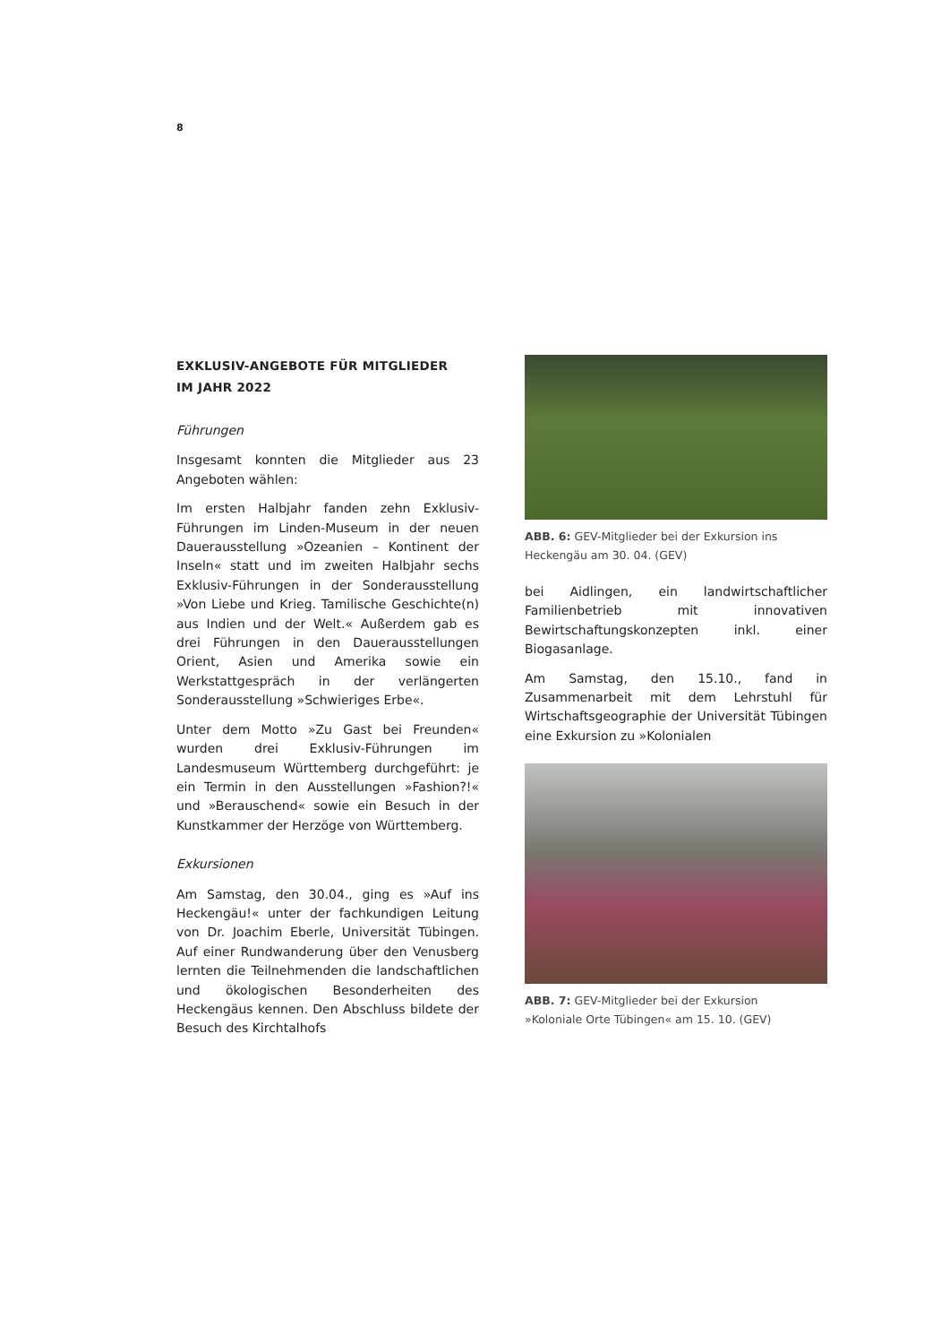8
EXKLUSIV-ANGEBOTE FÜR MITGLIEDER
IM JAHR 2022
Führungen
Insgesamt konnten die Mitglieder aus 23 Angeboten wählen:
Im ersten Halbjahr fanden zehn Exklusiv-Führungen im Linden-Museum in der neuen Dauerausstellung »Ozeanien – Kontinent der Inseln« statt und im zweiten Halbjahr sechs Exklusiv-Führungen in der Sonderausstellung »Von Liebe und Krieg. Tamilische Geschichte(n) aus Indien und der Welt.« Außerdem gab es drei Führungen in den Dauerausstellungen Orient, Asien und Amerika sowie ein Werkstattgespräch in der verlängerten Sonderausstellung »Schwieriges Erbe«.
Unter dem Motto »Zu Gast bei Freunden« wurden drei Exklusiv-Führungen im Landesmuseum Württemberg durchgeführt: je ein Termin in den Ausstellungen »Fashion?!« und »Berauschend« sowie ein Besuch in der Kunstkammer der Herzöge von Württemberg.
Exkursionen
Am Samstag, den 30.04., ging es »Auf ins Heckengäu!« unter der fachkundigen Leitung von Dr. Joachim Eberle, Universität Tübingen. Auf einer Rundwanderung über den Venusberg lernten die Teilnehmenden die landschaftlichen und ökologischen Besonderheiten des Heckengäus kennen. Den Abschluss bildete der Besuch des Kirchtalhofs
ABB. 6: GEV-Mitglieder bei der Exkursion ins Heckengäu am 30. 04. (GEV)
bei Aidlingen, ein landwirtschaftlicher Familienbetrieb mit innovativen Bewirtschaftungskonzepten inkl. einer Biogasanlage.
Am Samstag, den 15.10., fand in Zusammenarbeit mit dem Lehrstuhl für Wirtschaftsgeographie der Universität Tübingen eine Exkursion zu »Kolonialen
ABB. 7: GEV-Mitglieder bei der Exkursion
»Koloniale Orte Tübingen« am 15. 10. (GEV)